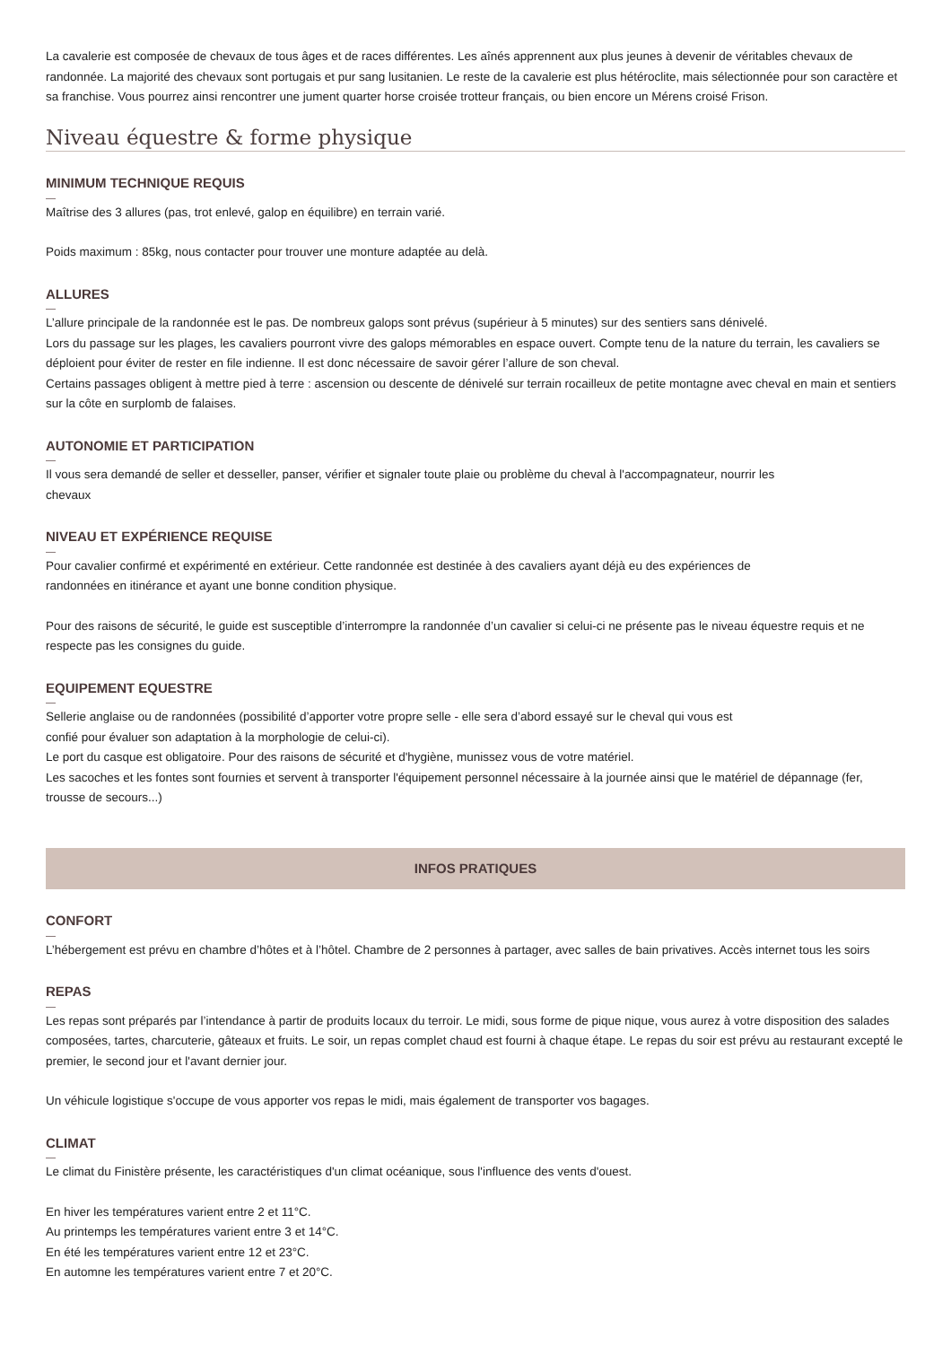La cavalerie est composée de chevaux de tous âges et de races différentes. Les aînés apprennent aux plus jeunes à devenir de véritables chevaux de randonnée. La majorité des chevaux sont portugais et pur sang lusitanien. Le reste de la cavalerie est plus hétéroclite, mais sélectionnée pour son caractère et sa franchise. Vous pourrez ainsi rencontrer une jument quarter horse croisée trotteur français, ou bien encore un Mérens croisé Frison.
Niveau équestre & forme physique
MINIMUM TECHNIQUE REQUIS
Maîtrise des 3 allures (pas, trot enlevé, galop en équilibre) en terrain varié.
Poids maximum : 85kg, nous contacter pour trouver une monture adaptée au delà.
ALLURES
L’allure principale de la randonnée est le pas. De nombreux galops sont prévus (supérieur à 5 minutes) sur des sentiers sans dénivelé.
Lors du passage sur les plages, les cavaliers pourront vivre des galops mémorables en espace ouvert. Compte tenu de la nature du terrain, les cavaliers se déploient pour éviter de rester en file indienne. Il est donc nécessaire de savoir gérer l’allure de son cheval.
Certains passages obligent à mettre pied à terre : ascension ou descente de dénivelé sur terrain rocailleux de petite montagne avec cheval en main et sentiers sur la côte en surplomb de falaises.
AUTONOMIE ET PARTICIPATION
Il vous sera demandé de seller et desseller, panser, vérifier et signaler toute plaie ou problème du cheval à l'accompagnateur, nourrir les
chevaux
NIVEAU ET EXPÉRIENCE REQUISE
Pour cavalier confirmé et expérimenté en extérieur. Cette randonnée est destinée à des cavaliers ayant déjà eu des expériences de
randonnées en itinérance et ayant une bonne condition physique.
Pour des raisons de sécurité, le guide est susceptible d’interrompre la randonnée d’un cavalier si celui-ci ne présente pas le niveau équestre requis et ne respecte pas les consignes du guide.
EQUIPEMENT EQUESTRE
Sellerie anglaise ou de randonnées (possibilité d’apporter votre propre selle - elle sera d’abord essayé sur le cheval qui vous est
confié pour évaluer son adaptation à la morphologie de celui-ci).
Le port du casque est obligatoire. Pour des raisons de sécurité et d'hygiène, munissez vous de votre matériel.
Les sacoches et les fontes sont fournies et servent à transporter l'équipement personnel nécessaire à la journée ainsi que le matériel de dépannage (fer, trousse de secours...)
INFOS PRATIQUES
CONFORT
L’hébergement est prévu en chambre d’hôtes et à l’hôtel. Chambre de 2 personnes à partager, avec salles de bain privatives. Accès internet tous les soirs
REPAS
Les repas sont préparés par l’intendance à partir de produits locaux du terroir. Le midi, sous forme de pique nique, vous aurez à votre disposition des salades composées, tartes, charcuterie, gâteaux et fruits. Le soir, un repas complet chaud est fourni à chaque étape. Le repas du soir est prévu au restaurant excepté le premier, le second jour et l'avant dernier jour.
Un véhicule logistique s'occupe de vous apporter vos repas le midi, mais également de transporter vos bagages.
CLIMAT
Le climat du Finistère présente, les caractéristiques d'un climat océanique, sous l'influence des vents d'ouest.
En hiver les températures varient entre 2 et 11°C.
Au printemps les températures varient entre 3 et 14°C.
En été les températures varient entre 12 et 23°C.
En automne les températures varient entre 7 et 20°C.